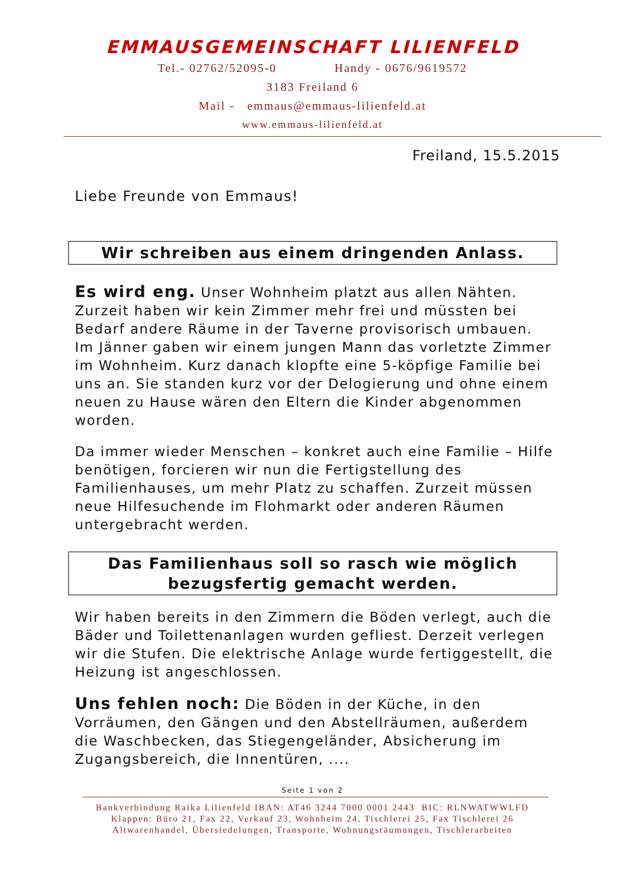EMMAUSGEMEINSCHAFT LILIENFELD
Tel.- 02762/52095-0 Handy - 0676/9619572
3183 Freiland 6
Mail - emmaus@emmaus-lilienfeld.at
www.emmaus-lilienfeld.at
Freiland, 15.5.2015
Liebe Freunde von Emmaus!
Wir schreiben aus einem dringenden Anlass.
Es wird eng. Unser Wohnheim platzt aus allen Nähten. Zurzeit haben wir kein Zimmer mehr frei und müssten bei Bedarf andere Räume in der Taverne provisorisch umbauen. Im Jänner gaben wir einem jungen Mann das vorletzte Zimmer im Wohnheim. Kurz danach klopfte eine 5-köpfige Familie bei uns an. Sie standen kurz vor der Delogierung und ohne einem neuen zu Hause wären den Eltern die Kinder abgenommen worden.
Da immer wieder Menschen – konkret auch eine Familie – Hilfe benötigen, forcieren wir nun die Fertigstellung des Familienhauses, um mehr Platz zu schaffen. Zurzeit müssen neue Hilfesuchende im Flohmarkt oder anderen Räumen untergebracht werden.
Das Familienhaus soll so rasch wie möglich
bezugsfertig gemacht werden.
Wir haben bereits in den Zimmern die Böden verlegt, auch die Bäder und Toilettenanlagen wurden gefliest. Derzeit verlegen wir die Stufen. Die elektrische Anlage wurde fertiggestellt, die Heizung ist angeschlossen.
Uns fehlen noch: Die Böden in der Küche, in den Vorräumen, den Gängen und den Abstellräumen, außerdem die Waschbecken, das Stiegengeländer, Absicherung im Zugangsbereich, die Innentüren, ....
Seite 1 von 2
Bankverbindung Raika Lilienfeld IBAN: AT46 3244 7000 0001 2443 BIC: RLNWATWWLFD
Klappen: Büro 21, Fax 22, Verkauf 23, Wohnheim 24, Tischlerei 25, Fax Tischlerei 26
Altwarenhandel, Übersiedelungen, Transporte, Wohnungsräumungen, Tischlerarbeiten